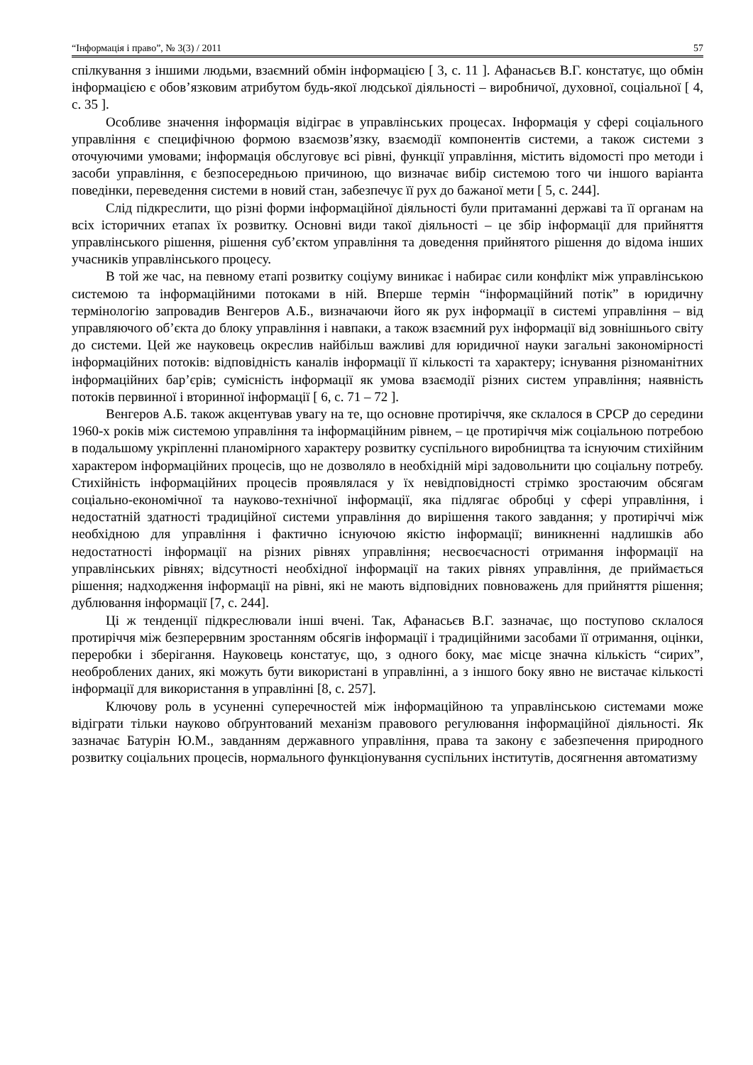“Інформація і право”, № 3(3) / 2011 57
спілкування з іншими людьми, взаємний обмін інформацією [ 3, с. 11 ]. Афанасьєв В.Г. констатує, що обмін інформацією є обов’язковим атрибутом будь-якої людської діяльності – виробничої, духовної, соціальної [ 4, с. 35 ].
Особливе значення інформація відіграє в управлінських процесах. Інформація у сфері соціального управління є специфічною формою взаємозв’язку, взаємодії компонентів системи, а також системи з оточуючими умовами; інформація обслуговує всі рівні, функції управління, містить відомості про методи і засоби управління, є безпосередньою причиною, що визначає вибір системою того чи іншого варіанта поведінки, переведення системи в новий стан, забезпечує її рух до бажаної мети [ 5, с. 244].
Слід підкреслити, що різні форми інформаційної діяльності були притаманні державі та її органам на всіх історичних етапах їх розвитку. Основні види такої діяльності – це збір інформації для прийняття управлінського рішення, рішення суб’єктом управління та доведення прийнятого рішення до відома інших учасників управлінського процесу.
В той же час, на певному етапі розвитку соціуму виникає і набирає сили конфлікт між управлінською системою та інформаційними потоками в ній. Вперше термін “інформаційний потік” в юридичну термінологію запровадив Венгеров А.Б., визначаючи його як рух інформації в системі управління – від управляючого об’єкта до блоку управління і навпаки, а також взаємний рух інформації від зовнішнього світу до системи. Цей же науковець окреслив найбільш важливі для юридичної науки загальні закономірності інформаційних потоків: відповідність каналів інформації її кількості та характеру; існування різноманітних інформаційних бар’єрів; сумісність інформації як умова взаємодії різних систем управління; наявність потоків первинної і вторинної інформації [ 6, с. 71 – 72 ].
Венгеров А.Б. також акцентував увагу на те, що основне протиріччя, яке склалося в СРСР до середини 1960-х років між системою управління та інформаційним рівнем, – це протиріччя між соціальною потребою в подальшому укріпленні планомірного характеру розвитку суспільного виробництва та існуючим стихійним характером інформаційних процесів, що не дозволяло в необхідній мірі задовольнити цю соціальну потребу. Стихійність інформаційних процесів проявлялася у їх невідповідності стрімко зростаючим обсягам соціально-економічної та науково-технічної інформації, яка підлягає обробці у сфері управління, і недостатній здатності традиційної системи управління до вирішення такого завдання; у протиріччі між необхідною для управління і фактично існуючою якістю інформації; виникненні надлишків або недостатності інформації на різних рівнях управління; несвоєчасності отримання інформації на управлінських рівнях; відсутності необхідної інформації на таких рівнях управління, де приймається рішення; надходження інформації на рівні, які не мають відповідних повноважень для прийняття рішення; дублювання інформації [7, с. 244].
Ці ж тенденції підкреслювали інші вчені. Так, Афанасьєв В.Г. зазначає, що поступово склалося протиріччя між безперервним зростанням обсягів інформації і традиційними засобами її отримання, оцінки, переробки і зберігання. Науковець констатує, що, з одного боку, має місце значна кількість “сирих”, необроблених даних, які можуть бути використані в управлінні, а з іншого боку явно не вистачає кількості інформації для використання в управлінні [8, с. 257].
Ключову роль в усуненні суперечностей між інформаційною та управлінською системами може відіграти тільки науково обґрунтований механізм правового регулювання інформаційної діяльності. Як зазначає Батурін Ю.М., завданням державного управління, права та закону є забезпечення природного розвитку соціальних процесів, нормального функціонування суспільних інститутів, досягнення автоматизму